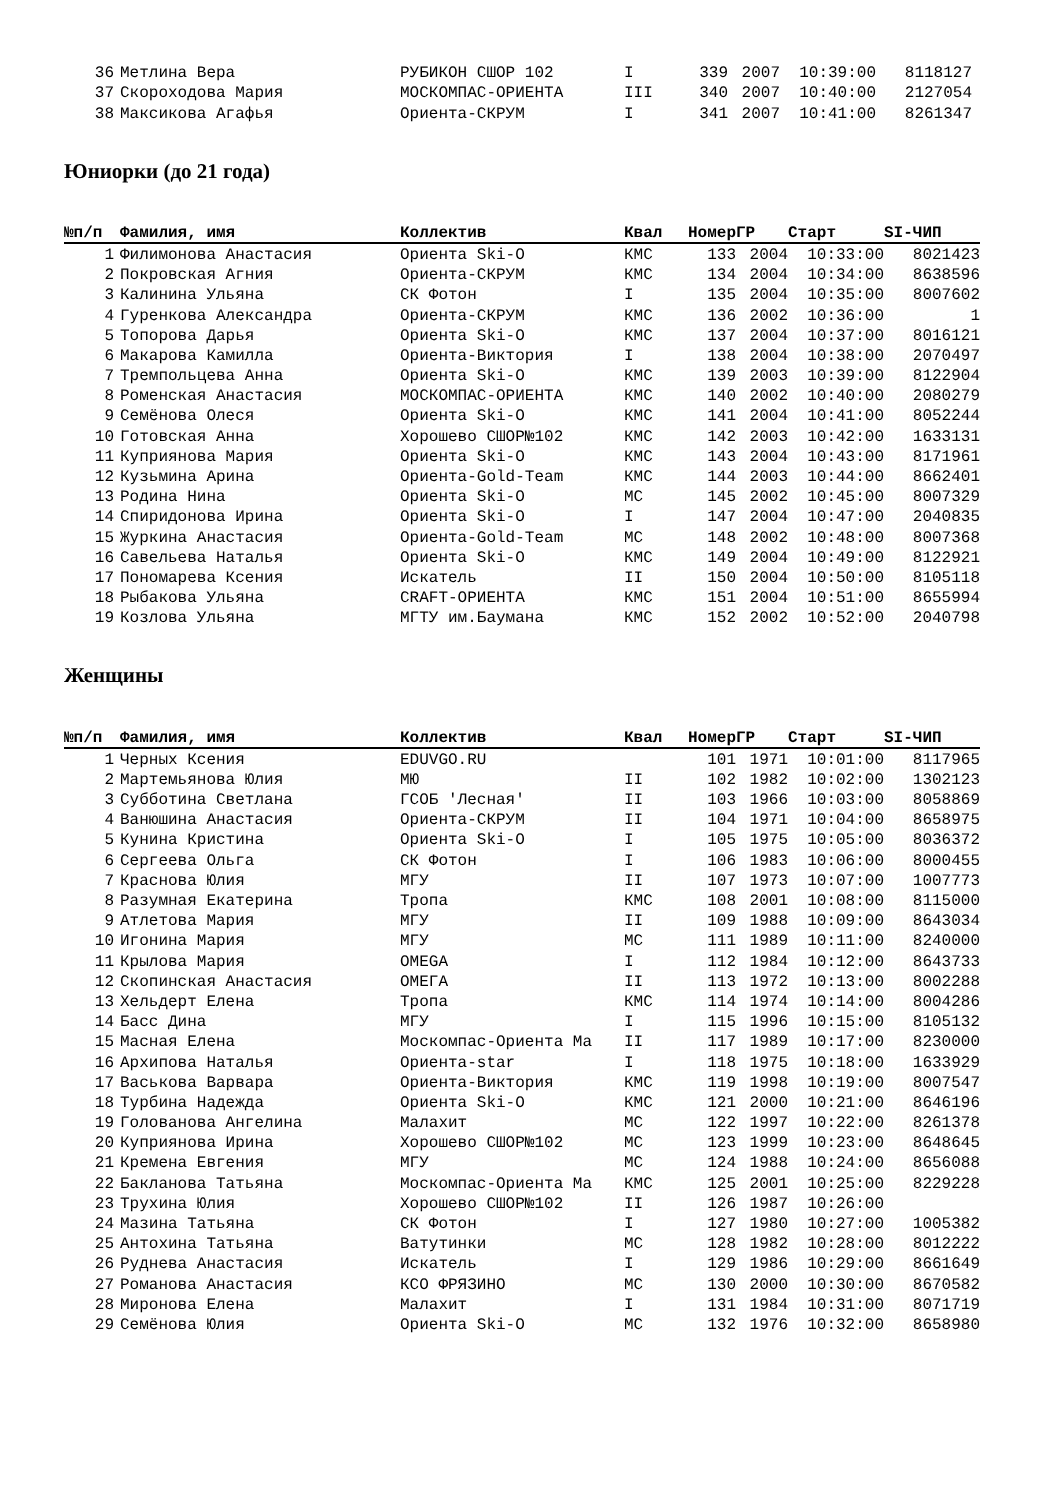| 36 | Метлина Вера | РУБИКОН СШОР 102 | I | 339 | 2007 | 10:39:00 | 8118127 |
| 37 | Скороходова Мария | МОСКОМПАС-ОРИЕНТА | III | 340 | 2007 | 10:40:00 | 2127054 |
| 38 | Максикова Агафья | Ориента-СКРУМ | I | 341 | 2007 | 10:41:00 | 8261347 |
Юниорки (до 21 года)
| №п/п | Фамилия, имя | Коллектив | Квал | Номер | ГР | Старт | SI-ЧИП |
| --- | --- | --- | --- | --- | --- | --- | --- |
| 1 | Филимонова Анастасия | Ориента Ski-O | КМС | 133 | 2004 | 10:33:00 | 8021423 |
| 2 | Покровская Агния | Ориента-СКРУМ | КМС | 134 | 2004 | 10:34:00 | 8638596 |
| 3 | Калинина Ульяна | СК Фотон | I | 135 | 2004 | 10:35:00 | 8007602 |
| 4 | Гуренкова Александра | Ориента-СКРУМ | КМС | 136 | 2002 | 10:36:00 | 1 |
| 5 | Топорова Дарья | Ориента Ski-O | КМС | 137 | 2004 | 10:37:00 | 8016121 |
| 6 | Макарова Камилла | Ориента-Виктория | I | 138 | 2004 | 10:38:00 | 2070497 |
| 7 | Тремпольцева Анна | Ориента Ski-O | КМС | 139 | 2003 | 10:39:00 | 8122904 |
| 8 | Роменская Анастасия | МОСКОМПАС-ОРИЕНТА | КМС | 140 | 2002 | 10:40:00 | 2080279 |
| 9 | Семёнова Олеся | Ориента Ski-O | КМС | 141 | 2004 | 10:41:00 | 8052244 |
| 10 | Готовская Анна | Хорошево СШОР№102 | КМС | 142 | 2003 | 10:42:00 | 1633131 |
| 11 | Куприянова Мария | Ориента Ski-O | КМС | 143 | 2004 | 10:43:00 | 8171961 |
| 12 | Кузьмина Арина | Ориента-Gold-Team | КМС | 144 | 2003 | 10:44:00 | 8662401 |
| 13 | Родина Нина | Ориента Ski-O | МС | 145 | 2002 | 10:45:00 | 8007329 |
| 14 | Спиридонова Ирина | Ориента Ski-O | I | 147 | 2004 | 10:47:00 | 2040835 |
| 15 | Журкина Анастасия | Ориента-Gold-Team | МС | 148 | 2002 | 10:48:00 | 8007368 |
| 16 | Савельева Наталья | Ориента Ski-O | КМС | 149 | 2004 | 10:49:00 | 8122921 |
| 17 | Пономарева Ксения | Искатель | II | 150 | 2004 | 10:50:00 | 8105118 |
| 18 | Рыбакова Ульяна | CRAFT-ОРИЕНТА | КМС | 151 | 2004 | 10:51:00 | 8655994 |
| 19 | Козлова Ульяна | МГТУ им.Баумана | КМС | 152 | 2002 | 10:52:00 | 2040798 |
Женщины
| №п/п | Фамилия, имя | Коллектив | Квал | Номер | ГР | Старт | SI-ЧИП |
| --- | --- | --- | --- | --- | --- | --- | --- |
| 1 | Черных Ксения | EDUVGO.RU | | 101 | 1971 | 10:01:00 | 8117965 |
| 2 | Мартемьянова Юлия | МЮ | II | 102 | 1982 | 10:02:00 | 1302123 |
| 3 | Субботина Светлана | ГСОБ 'Лесная' | II | 103 | 1966 | 10:03:00 | 8058869 |
| 4 | Ванюшина Анастасия | Ориента-СКРУМ | II | 104 | 1971 | 10:04:00 | 8658975 |
| 5 | Кунина Кристина | Ориента Ski-O | I | 105 | 1975 | 10:05:00 | 8036372 |
| 6 | Сергеева Ольга | СК Фотон | I | 106 | 1983 | 10:06:00 | 8000455 |
| 7 | Краснова Юлия | МГУ | II | 107 | 1973 | 10:07:00 | 1007773 |
| 8 | Разумная Екатерина | Тропа | КМС | 108 | 2001 | 10:08:00 | 8115000 |
| 9 | Атлетова Мария | МГУ | II | 109 | 1988 | 10:09:00 | 8643034 |
| 10 | Игонина Мария | МГУ | МС | 111 | 1989 | 10:11:00 | 8240000 |
| 11 | Крылова Мария | OMEGA | I | 112 | 1984 | 10:12:00 | 8643733 |
| 12 | Скопинская Анастасия | ОМЕГА | II | 113 | 1972 | 10:13:00 | 8002288 |
| 13 | Хельдерт Елена | Тропа | КМС | 114 | 1974 | 10:14:00 | 8004286 |
| 14 | Басс Дина | МГУ | I | 115 | 1996 | 10:15:00 | 8105132 |
| 15 | Масная Елена | Москомпас-Ориента Ма | II | 117 | 1989 | 10:17:00 | 8230000 |
| 16 | Архипова Наталья | Ориента-star | I | 118 | 1975 | 10:18:00 | 1633929 |
| 17 | Васькова Варвара | Ориента-Виктория | КМС | 119 | 1998 | 10:19:00 | 8007547 |
| 18 | Турбина Надежда | Ориента Ski-O | КМС | 121 | 2000 | 10:21:00 | 8646196 |
| 19 | Голованова Ангелина | Малахит | МС | 122 | 1997 | 10:22:00 | 8261378 |
| 20 | Куприянова Ирина | Хорошево СШОР№102 | МС | 123 | 1999 | 10:23:00 | 8648645 |
| 21 | Кремена Евгения | МГУ | МС | 124 | 1988 | 10:24:00 | 8656088 |
| 22 | Бакланова Татьяна | Москомпас-Ориента Ма | КМС | 125 | 2001 | 10:25:00 | 8229228 |
| 23 | Трухина Юлия | Хорошево СШОР№102 | II | 126 | 1987 | 10:26:00 | |
| 24 | Мазина Татьяна | СК Фотон | I | 127 | 1980 | 10:27:00 | 1005382 |
| 25 | Антохина Татьяна | Ватутинки | МС | 128 | 1982 | 10:28:00 | 8012222 |
| 26 | Руднева Анастасия | Искатель | I | 129 | 1986 | 10:29:00 | 8661649 |
| 27 | Романова Анастасия | КСО ФРЯЗИНО | МС | 130 | 2000 | 10:30:00 | 8670582 |
| 28 | Миронова Елена | Малахит | I | 131 | 1984 | 10:31:00 | 8071719 |
| 29 | Семёнова Юлия | Ориента Ski-O | МС | 132 | 1976 | 10:32:00 | 8658980 |